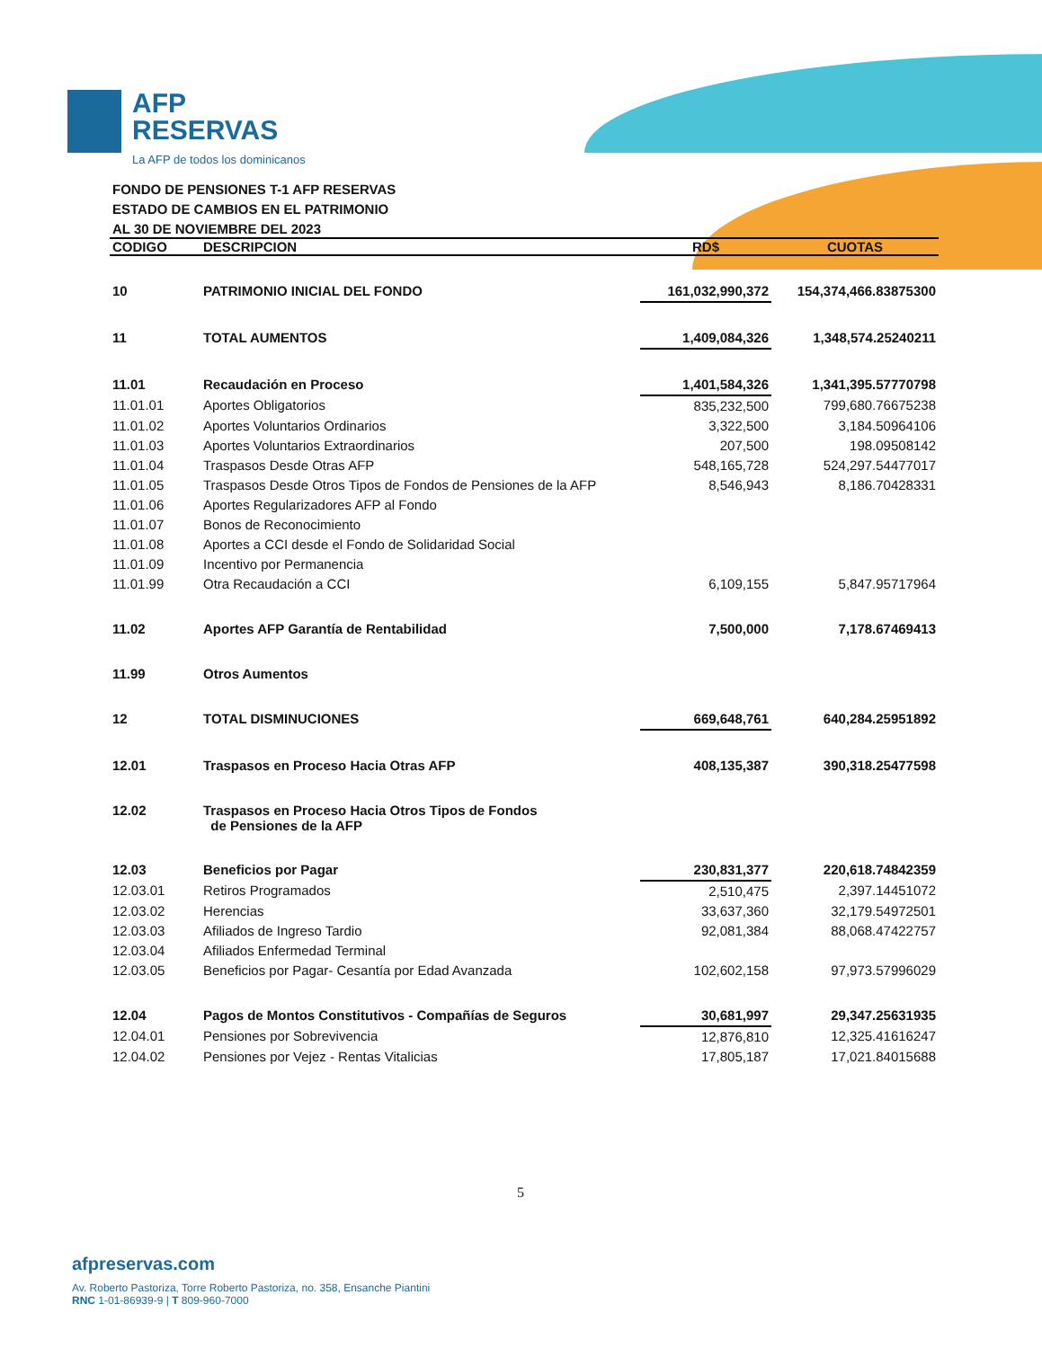AFP
RESERVAS
La AFP de todos los dominicanos
FONDO DE PENSIONES T-1 AFP RESERVAS
ESTADO DE CAMBIOS EN EL PATRIMONIO
AL 30 DE NOVIEMBRE DEL 2023
| CODIGO | DESCRIPCION | RD$ | CUOTAS |
| --- | --- | --- | --- |
| 10 | PATRIMONIO INICIAL DEL FONDO | 161,032,990,372 | 154,374,466.83875300 |
| 11 | TOTAL AUMENTOS | 1,409,084,326 | 1,348,574.25240211 |
| 11.01 | Recaudación en Proceso | 1,401,584,326 | 1,341,395.57770798 |
| 11.01.01 | Aportes Obligatorios | 835,232,500 | 799,680.76675238 |
| 11.01.02 | Aportes Voluntarios Ordinarios | 3,322,500 | 3,184.50964106 |
| 11.01.03 | Aportes Voluntarios Extraordinarios | 207,500 | 198.09508142 |
| 11.01.04 | Traspasos Desde Otras AFP | 548,165,728 | 524,297.54477017 |
| 11.01.05 | Traspasos Desde Otros Tipos de Fondos de Pensiones de la AFP | 8,546,943 | 8,186.70428331 |
| 11.01.06 | Aportes Regularizadores AFP al Fondo | | |
| 11.01.07 | Bonos de Reconocimiento | | |
| 11.01.08 | Aportes a CCI desde el Fondo de Solidaridad Social | | |
| 11.01.09 | Incentivo por Permanencia | | |
| 11.01.99 | Otra Recaudación a CCI | 6,109,155 | 5,847.95717964 |
| 11.02 | Aportes AFP Garantía de Rentabilidad | 7,500,000 | 7,178.67469413 |
| 11.99 | Otros Aumentos | | |
| 12 | TOTAL DISMINUCIONES | 669,648,761 | 640,284.25951892 |
| 12.01 | Traspasos en Proceso Hacia Otras AFP | 408,135,387 | 390,318.25477598 |
| 12.02 | Traspasos en Proceso Hacia Otros Tipos de Fondos de Pensiones de la AFP | | |
| 12.03 | Beneficios por Pagar | 230,831,377 | 220,618.74842359 |
| 12.03.01 | Retiros Programados | 2,510,475 | 2,397.14451072 |
| 12.03.02 | Herencias | 33,637,360 | 32,179.54972501 |
| 12.03.03 | Afiliados de Ingreso Tardio | 92,081,384 | 88,068.47422757 |
| 12.03.04 | Afiliados Enfermedad Terminal | | |
| 12.03.05 | Beneficios por Pagar- Cesantía por Edad Avanzada | 102,602,158 | 97,973.57996029 |
| 12.04 | Pagos de Montos Constitutivos - Compañías de Seguros | 30,681,997 | 29,347.25631935 |
| 12.04.01 | Pensiones por Sobrevivencia | 12,876,810 | 12,325.41616247 |
| 12.04.02 | Pensiones por Vejez - Rentas Vitalicias | 17,805,187 | 17,021.84015688 |
5
afpreservas.com
Av. Roberto Pastoriza, Torre Roberto Pastoriza, no. 358, Ensanche Piantini
RNC 1-01-86939-9 | T 809-960-7000